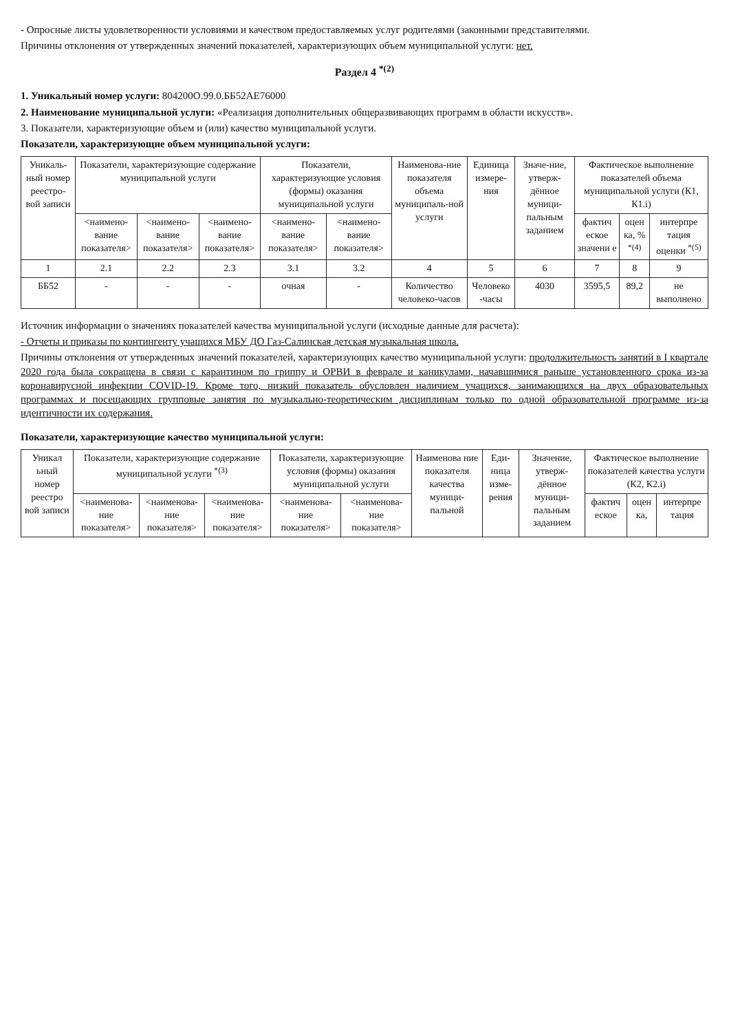- Опросные листы удовлетворенности условиями и качеством предоставляемых услуг родителями (законными представителями.
Причины отклонения от утвержденных значений показателей, характеризующих объем муниципальной услуги: нет.
Раздел 4 <sup>*(2)</sup>
1. Уникальный номер услуги: 804200О.99.0.ББ52АЕ76000
2. Наименование муниципальной услуги: «Реализация дополнительных общеразвивающих программ в области искусств».
3. Показатели, характеризующие объем и (или) качество муниципальной услуги.
Показатели, характеризующие объем муниципальной услуги:
| Уникаль-ный номер реестро-вой записи | Показатели, характеризующие содержание муниципальной услуги | | | Показатели, характеризующие условия (формы) оказания муниципальной услуги | | Наименова-ние показателя объема муниципаль-ной услуги | Единица измере-ния | Значе-ние, утверж-дённое муници-пальным заданием | Фактическое выполнение показателей объема муниципальной услуги (К1, К1.i) | | |
| --- | --- | --- | --- | --- | --- | --- | --- | --- | --- | --- | --- |
| | <наимено-вание показателя> | <наимено-вание показателя> | <наимено-вание показателя> | <наимено-вание показателя> | <наимено-вание показателя> | | | | фактич еское значени е | оцен ка, % <sup>*(4)</sup> | интерпре тация оценки <sup>*(5)</sup> |
| 1 | 2.1 | 2.2 | 2.3 | 3.1 | 3.2 | 4 | 5 | 6 | 7 | 8 | 9 |
| ББ52 | - | - | - | очная | - | Количество человеко-часов | Человеко -часы | 4030 | 3595,5 | 89,2 | не выполнено |
Источник информации о значениях показателей качества муниципальной услуги (исходные данные для расчета):
- Отчеты и приказы по контингенту учащихся МБУ ДО Газ-Салинская детская музыкальная школа.
Причины отклонения от утвержденных значений показателей, характеризующих качество муниципальной услуги: продолжительность занятий в I квартале 2020 года была сокращена в связи с карантином по гриппу и ОРВИ в феврале и каникулами, начавшимися раньше установленного срока из-за коронавирусной инфекции COVID-19. Кроме того, низкий показатель обусловлен наличием учащихся, занимающихся на двух образовательных программах и посещающих групповые занятия по музыкально-теоретическим дисциплинам только по одной образовательной программе из-за идентичности их содержания.
Показатели, характеризующие качество муниципальной услуги:
| Уникал ьный номер реестро вой записи | Показатели, характеризующие содержание муниципальной услуги <sup>*(3)</sup> | | | Показатели, характеризующие условия (формы) оказания муниципальной услуги | | Наименова ние показателя качества муници-пальной | Еди-ница изме-рения | Значение, утверж-дённое муници-пальным заданием | Фактическое выполнение показателей качества услуги (К2, К2.i) | | |
| --- | --- | --- | --- | --- | --- | --- | --- | --- | --- | --- | --- |
| | <наименова-ние показателя> | <наименова-ние показателя> | <наименова-ние показателя> | <наименова-ние показателя> | <наименова-ние показателя> | | | | фактич еское | оцен ка, | интерпре тация |